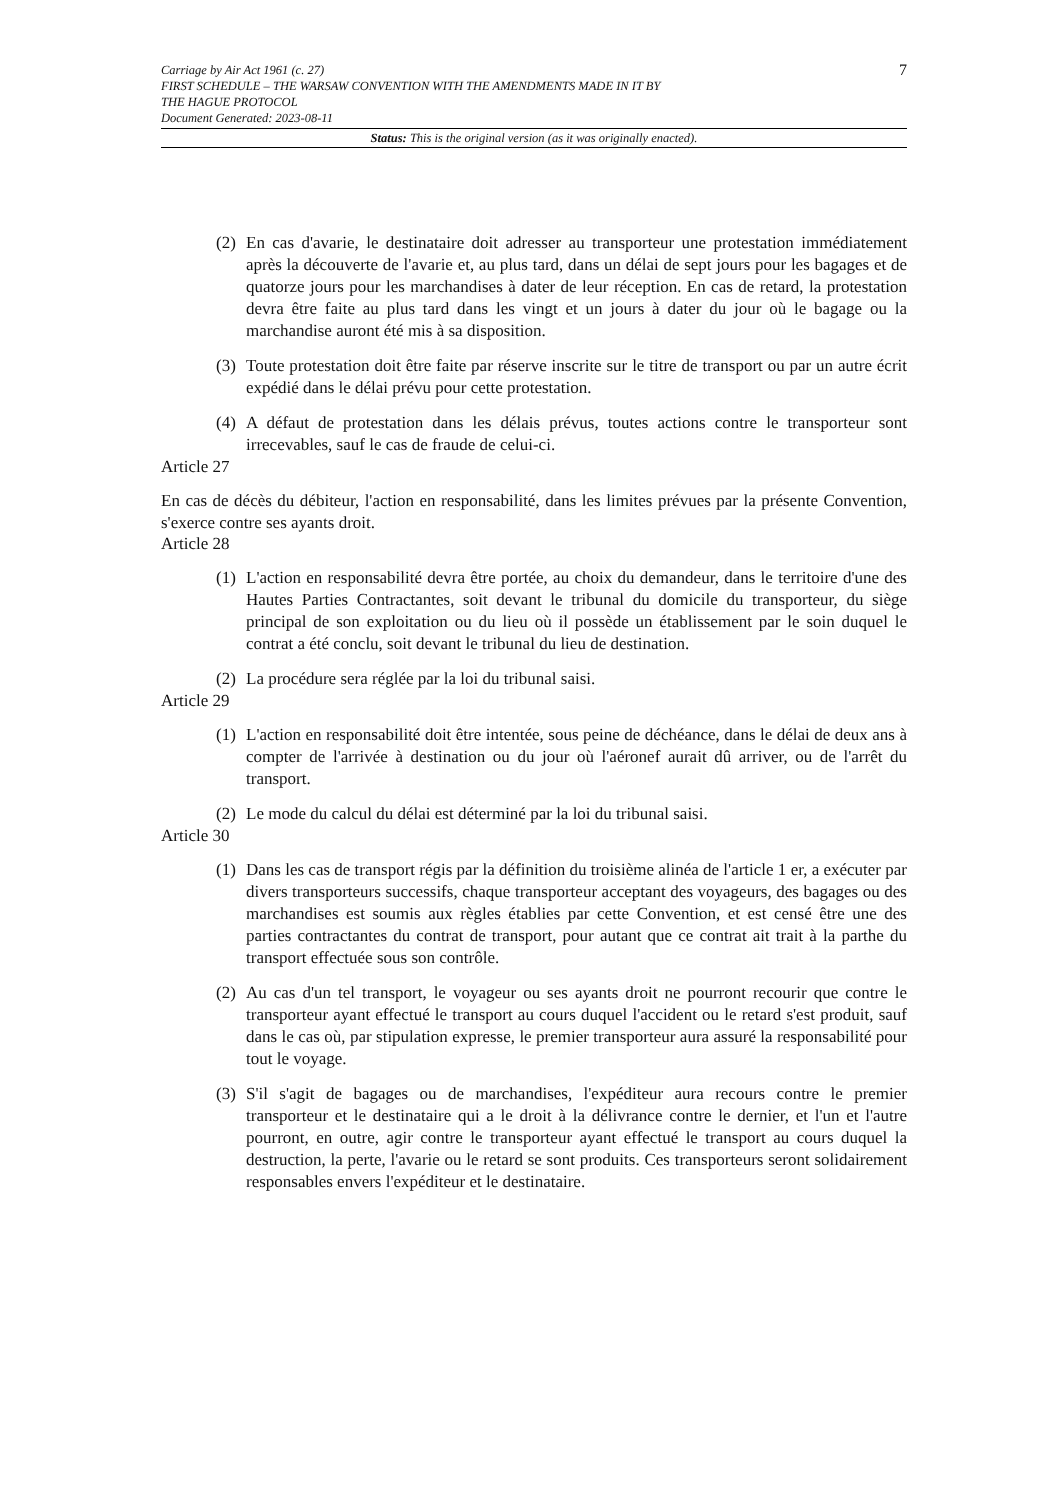7
Carriage by Air Act 1961 (c. 27)
FIRST SCHEDULE – THE WARSAW CONVENTION WITH THE AMENDMENTS MADE IN IT BY
THE HAGUE PROTOCOL
Document Generated: 2023-08-11
Status: This is the original version (as it was originally enacted).
(2) En cas d'avarie, le destinataire doit adresser au transporteur une protestation immédiatement après la découverte de l'avarie et, au plus tard, dans un délai de sept jours pour les bagages et de quatorze jours pour les marchandises à dater de leur réception. En cas de retard, la protestation devra être faite au plus tard dans les vingt et un jours à dater du jour où le bagage ou la marchandise auront été mis à sa disposition.
(3) Toute protestation doit être faite par réserve inscrite sur le titre de transport ou par un autre écrit expédié dans le délai prévu pour cette protestation.
(4) A défaut de protestation dans les délais prévus, toutes actions contre le transporteur sont irrecevables, sauf le cas de fraude de celui-ci.
Article 27
En cas de décès du débiteur, l'action en responsabilité, dans les limites prévues par la présente Convention, s'exerce contre ses ayants droit.
Article 28
(1) L'action en responsabilité devra être portée, au choix du demandeur, dans le territoire d'une des Hautes Parties Contractantes, soit devant le tribunal du domicile du transporteur, du siège principal de son exploitation ou du lieu où il possède un établissement par le soin duquel le contrat a été conclu, soit devant le tribunal du lieu de destination.
(2) La procédure sera réglée par la loi du tribunal saisi.
Article 29
(1) L'action en responsabilité doit être intentée, sous peine de déchéance, dans le délai de deux ans à compter de l'arrivée à destination ou du jour où l'aéronef aurait dû arriver, ou de l'arrêt du transport.
(2) Le mode du calcul du délai est déterminé par la loi du tribunal saisi.
Article 30
(1) Dans les cas de transport régis par la définition du troisième alinéa de l'article 1 er, a exécuter par divers transporteurs successifs, chaque transporteur acceptant des voyageurs, des bagages ou des marchandises est soumis aux règles établies par cette Convention, et est censé être une des parties contractantes du contrat de transport, pour autant que ce contrat ait trait à la parthe du transport effectuée sous son contrôle.
(2) Au cas d'un tel transport, le voyageur ou ses ayants droit ne pourront recourir que contre le transporteur ayant effectué le transport au cours duquel l'accident ou le retard s'est produit, sauf dans le cas où, par stipulation expresse, le premier transporteur aura assuré la responsabilité pour tout le voyage.
(3) S'il s'agit de bagages ou de marchandises, l'expéditeur aura recours contre le premier transporteur et le destinataire qui a le droit à la délivrance contre le dernier, et l'un et l'autre pourront, en outre, agir contre le transporteur ayant effectué le transport au cours duquel la destruction, la perte, l'avarie ou le retard se sont produits. Ces transporteurs seront solidairement responsables envers l'expéditeur et le destinataire.